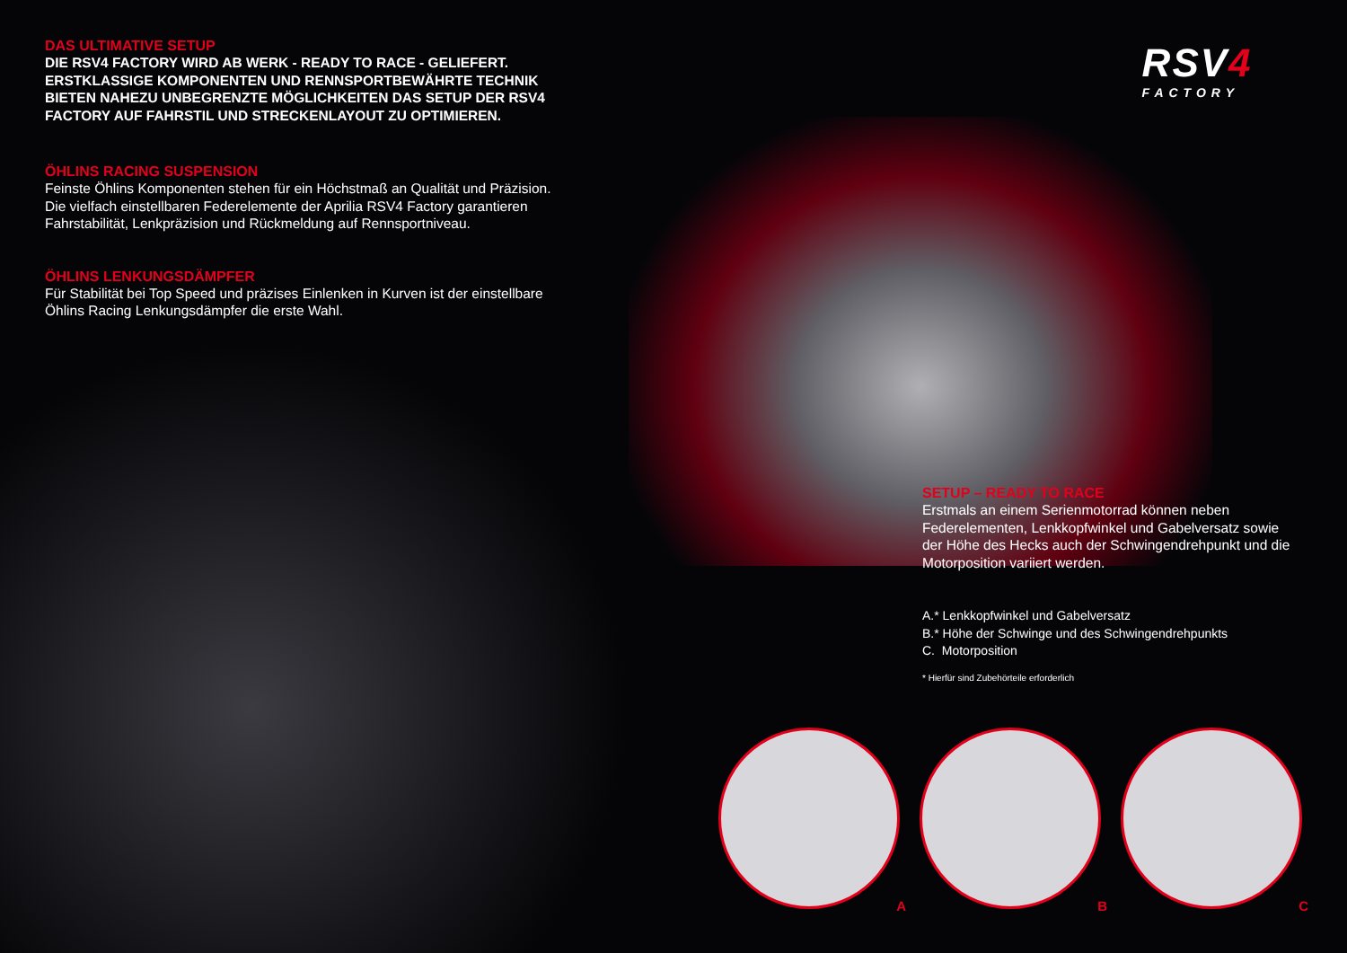DAS ULTIMATIVE SETUP
DIE RSV4 FACTORY WIRD AB WERK - READY TO RACE - GELIEFERT.
ERSTKLASSIGE KOMPONENTEN UND RENNSPORTBEWÄHRTE TECHNIK
BIETEN NAHEZU UNBEGRENZTE MÖGLICHKEITEN DAS SETUP DER RSV4
FACTORY AUF FAHRSTIL UND STRECKENLAYOUT ZU OPTIMIEREN.
ÖHLINS RACING SUSPENSION
Feinste Öhlins Komponenten stehen für ein Höchstmaß an Qualität und Präzision.
Die vielfach einstellbaren Federelemente der Aprilia RSV4 Factory garantieren
Fahrstabilität, Lenkpräzision und Rückmeldung auf Rennsportniveau.
ÖHLINS LENKUNGSDÄMPFER
Für Stabilität bei Top Speed und präzises Einlenken in Kurven ist der einstellbare
Öhlins Racing Lenkungsdämpfer die erste Wahl.
RSV4
FACTORY
SETUP – READY TO RACE
Erstmals an einem Serienmotorrad können neben Federelementen, Lenkkopfwinkel und Gabelversatz sowie der Höhe des Hecks auch der Schwingendrehpunkt und die Motorposition variiert werden.
A.* Lenkkopfwinkel und Gabelversatz
B.* Höhe der Schwinge und des Schwingendrehpunkts
C. Motorposition
* Hierfür sind Zubehörteile erforderlich
A
B
C